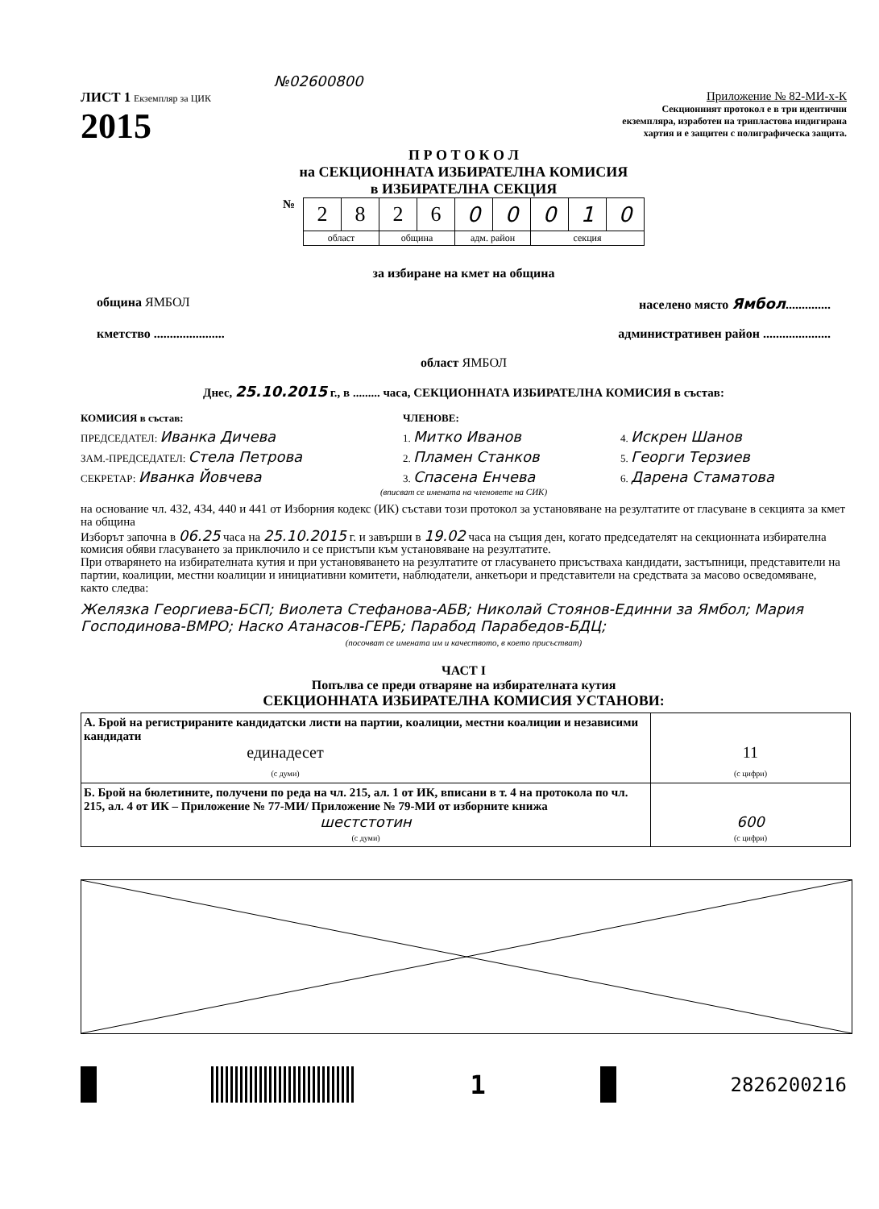№02600800
ЛИСТ 1 Екземпляр за ЦИК
2015
Приложение № 82-МИ-х-К
Секционният протокол е в три идентични
екземпляра, изработен на трипластова индигирана
хартия и е защитен с полиграфическа защита.
П Р О Т О К О Л
на СЕКЦИОННАТА ИЗБИРАТЕЛНА КОМИСИЯ
в ИЗБИРАТЕЛНА СЕКЦИЯ
№
| 2 | 8 | 2 | 6 | 0 | 0 | 0 | 1 | 0 |
| област | | община | | адм. район | | секция | | |
за избиране на кмет на община
община ЯМБОЛ населено място Ямбол..............
кметство ...................... административен район .....................
област ЯМБОЛ
Днес, 25.10.2015 г., в ......... часа, СЕКЦИОННАТА ИЗБИРАТЕЛНА КОМИСИЯ в състав:
КОМИСИЯ в състав: ЧЛЕНОВЕ: ПРЕДСЕДАТЕЛ: Иванка Дичева 1. Митко Иванов 4. Искрен Шанов ЗАМ.-ПРЕДСЕДАТЕЛ: Стела Петрова 2. Пламен Станков 5. Георги Терзиев СЕКРЕТАР: Иванка Йовчева 3. Спасена Енчева 6. Дарена Стаматова
(вписват се имената на членовете на СИК)
на основание чл. 432, 434, 440 и 441 от Изборния кодекс (ИК) състави този протокол за установяване на резултатите от гласуване в секцията за кмет на община
Изборът започна в 06.25 часа на 25.10.2015 г. и завърши в 19.02 часа на същия ден, когато председателят на секционната избирателна комисия обяви гласуването за приключило и се пристъпи към установяване на резултатите.
При отварянето на избирателната кутия и при установяването на резултатите от гласуването присъстваха кандидати, застъпници, представители на партии, коалиции, местни коалиции и инициативни комитети, наблюдатели, анкетьори и представители на средствата за масово осведомяване, както следва:
Желязка Георгиева-БСП; Виолета Стефанова-АБВ; Николай Стоянов-Единни за Ямбол; Мария Господинова-ВМРО; Наско Атанасов-ГЕРБ; Парабод Парабедов-БДЦ;
(посочват се имената им и качеството, в което присъстват)
ЧАСТ I
Попълва се преди отваряне на избирателната кутия
СЕКЦИОННАТА ИЗБИРАТЕЛНА КОМИСИЯ УСТАНОВИ:
| А. Брой на регистрираните кандидатски листи на партии, коалиции, местни коалиции и независими кандидати единадесет (с думи) | 11 (с цифри) |
| Б. Брой на бюлетините, получени по реда на чл. 215, ал. 1 от ИК, вписани в т. 4 на протокола по чл. 215, ал. 4 от ИК – Приложение № 77-МИ/ Приложение № 79-МИ от изборните книжа шестстотин (с думи) | 600 (с цифри) |
1 2826200216